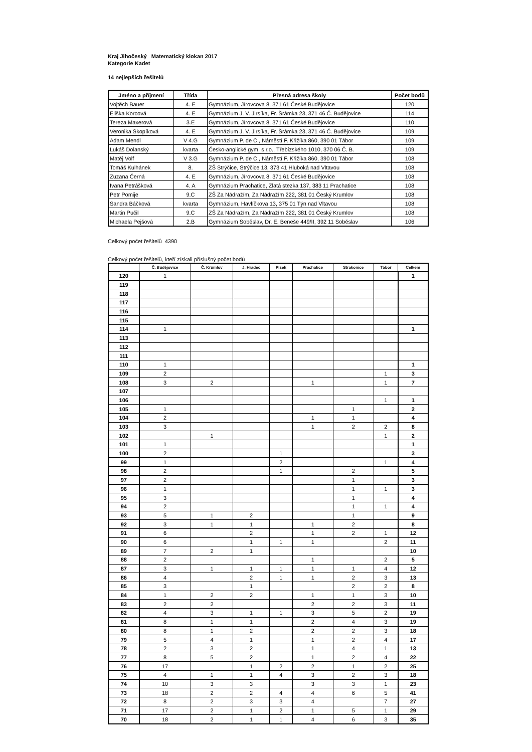Kraj Jihočeský Matematický klokan 2017
Kategorie Kadet
14 nejlepších řešitelů
| Jméno a příjmení | Třída | Přesná adresa školy | Počet bodů |
| --- | --- | --- | --- |
| Vojtěch Bauer | 4. E | Gymnázium, Jírovcova 8, 371 61 České Budějovice | 120 |
| Eliška Korcová | 4. E | Gymnázium J. V. Jirsíka, Fr. Šrámka 23, 371 46 Č. Budějovice | 114 |
| Tereza Maxerová | 3.E | Gymnázium, Jírovcova 8, 371 61 České Budějovice | 110 |
| Veronika Skopíková | 4. E | Gymnázium J. V. Jirsíka, Fr. Šrámka 23, 371 46 Č. Budějovice | 109 |
| Adam Mendl | V 4.G | Gymnázium P. de C., Náměstí F. Křižíka 860, 390 01 Tábor | 109 |
| Lukáš Dolanský | kvarta | Česko-anglické gym. s r.o., Třebízského 1010, 370 06 Č. B. | 109 |
| Matěj Volf | V 3.G | Gymnázium P. de C., Náměstí F. Křižíka 860, 390 01 Tábor | 108 |
| Tomáš Kulhánek | 8. | ZŠ Strýčice, Strýčice 13, 373 41 Hluboká nad Vltavou | 108 |
| Zuzana Černá | 4. E | Gymnázium, Jírovcova 8, 371 61 České Budějovice | 108 |
| Ivana Petrášková | 4. A | Gymnázium Prachatice, Zlatá stezka 137, 383 11 Prachatice | 108 |
| Petr Pomije | 9.C | ZŠ Za Nádražím, Za Nádražím 222, 381 01 Český Krumlov | 108 |
| Sandra Báčková | kvarta | Gymnázium, Havlíčkova 13, 375 01 Týn nad Vltavou | 108 |
| Martin Pučil | 9.C | ZŠ Za Nádražím, Za Nádražím 222, 381 01 Český Krumlov | 108 |
| Michaela Pejšová | 2.B | Gymnázium Soběslav, Dr. E. Beneše 449/II, 392 11 Soběslav | 106 |
Celkový počet řešitelů 4390
Celkový počet řešitelů, kteří získali příslušný počet bodů
| | Č. Budějovice | Č. Krumlov | J. Hradec | Písek | Prachatice | Strakonice | Tábor | Celkem |
| --- | --- | --- | --- | --- | --- | --- | --- | --- |
| 120 | 1 | | | | | | | 1 |
| 119 | | | | | | | | |
| 118 | | | | | | | | |
| 117 | | | | | | | | |
| 116 | | | | | | | | |
| 115 | | | | | | | | |
| 114 | 1 | | | | | | | 1 |
| 113 | | | | | | | | |
| 112 | | | | | | | | |
| 111 | | | | | | | | |
| 110 | 1 | | | | | | | 1 |
| 109 | 2 | | | | | | 1 | 3 |
| 108 | 3 | 2 | | | 1 | | 1 | 7 |
| 107 | | | | | | | | |
| 106 | | | | | | | 1 | 1 |
| 105 | 1 | | | | | 1 | | 2 |
| 104 | 2 | | | | 1 | 1 | | 4 |
| 103 | 3 | | | | 1 | 2 | 2 | 8 |
| 102 | | 1 | | | | | 1 | 2 |
| 101 | 1 | | | | | | | 1 |
| 100 | 2 | | | 1 | | | | 3 |
| 99 | 1 | | | 2 | | | 1 | 4 |
| 98 | 2 | | | 1 | | 2 | | 5 |
| 97 | 2 | | | | | 1 | | 3 |
| 96 | 1 | | | | | 1 | 1 | 3 |
| 95 | 3 | | | | | 1 | | 4 |
| 94 | 2 | | | | | 1 | 1 | 4 |
| 93 | 5 | 1 | 2 | | | 1 | | 9 |
| 92 | 3 | 1 | 1 | | 1 | 2 | | 8 |
| 91 | 6 | | 2 | | 1 | 2 | 1 | 12 |
| 90 | 6 | | 1 | 1 | 1 | | 2 | 11 |
| 89 | 7 | 2 | 1 | | | | | 10 |
| 88 | 2 | | | | 1 | | 2 | 5 |
| 87 | 3 | 1 | 1 | 1 | 1 | 1 | 4 | 12 |
| 86 | 4 | | 2 | 1 | 1 | 2 | 3 | 13 |
| 85 | 3 | | 1 | | | 2 | 2 | 8 |
| 84 | 1 | 2 | 2 | | 1 | 1 | 3 | 10 |
| 83 | 2 | 2 | | | 2 | 2 | 3 | 11 |
| 82 | 4 | 3 | 1 | 1 | 3 | 5 | 2 | 19 |
| 81 | 8 | 1 | 1 | | 2 | 4 | 3 | 19 |
| 80 | 8 | 1 | 2 | | 2 | 2 | 3 | 18 |
| 79 | 5 | 4 | 1 | | 1 | 2 | 4 | 17 |
| 78 | 2 | 3 | 2 | | 1 | 4 | 1 | 13 |
| 77 | 8 | 5 | 2 | | 1 | 2 | 4 | 22 |
| 76 | 17 | | 1 | 2 | 2 | 1 | 2 | 25 |
| 75 | 4 | 1 | 1 | 4 | 3 | 2 | 3 | 18 |
| 74 | 10 | 3 | 3 | | 3 | 3 | 1 | 23 |
| 73 | 18 | 2 | 2 | 4 | 4 | 6 | 5 | 41 |
| 72 | 8 | 2 | 3 | 3 | 4 | | 7 | 27 |
| 71 | 17 | 2 | 1 | 2 | 1 | 5 | 1 | 29 |
| 70 | 18 | 2 | 1 | 1 | 4 | 6 | 3 | 35 |